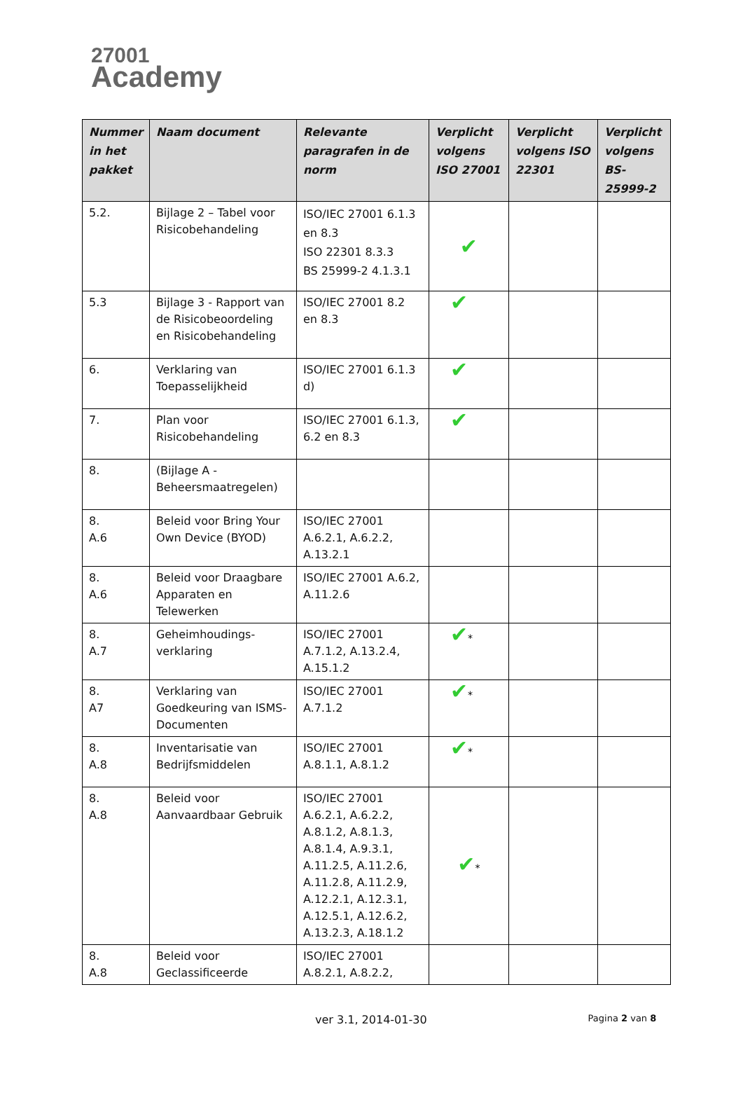27001
Academy
| Nummer in het pakket | Naam document | Relevante paragrafen in de norm | Verplicht volgens ISO 27001 | Verplicht volgens ISO 22301 | Verplicht volgens BS-25999-2 |
| --- | --- | --- | --- | --- | --- |
| 5.2. | Bijlage 2 – Tabel voor Risicobehandeling | ISO/IEC 27001 6.1.3 en 8.3 ISO 22301 8.3.3 BS 25999-2 4.1.3.1 | ✔ | | |
| 5.3 | Bijlage 3 - Rapport van de Risicobeoordeling en Risicobehandeling | ISO/IEC 27001 8.2 en 8.3 | ✔ | | |
| 6. | Verklaring van Toepasselijkheid | ISO/IEC 27001 6.1.3 d) | ✔ | | |
| 7. | Plan voor Risicobehandeling | ISO/IEC 27001 6.1.3, 6.2 en 8.3 | ✔ | | |
| 8. | (Bijlage A - Beheersmaatregelen) | | | | |
| 8. A.6 | Beleid voor Bring Your Own Device (BYOD) | ISO/IEC 27001 A.6.2.1, A.6.2.2, A.13.2.1 | | | |
| 8. A.6 | Beleid voor Draagbare Apparaten en Telewerken | ISO/IEC 27001 A.6.2, A.11.2.6 | | | |
| 8. A.7 | Geheimhoudings-verklaring | ISO/IEC 27001 A.7.1.2, A.13.2.4, A.15.1.2 | ✔ * | | |
| 8. A7 | Verklaring van Goedkeuring van ISMS-Documenten | ISO/IEC 27001 A.7.1.2 | ✔ * | | |
| 8. A.8 | Inventarisatie van Bedrijfsmiddelen | ISO/IEC 27001 A.8.1.1, A.8.1.2 | ✔ * | | |
| 8. A.8 | Beleid voor Aanvaardbaar Gebruik | ISO/IEC 27001 A.6.2.1, A.6.2.2, A.8.1.2, A.8.1.3, A.8.1.4, A.9.3.1, A.11.2.5, A.11.2.6, A.11.2.8, A.11.2.9, A.12.2.1, A.12.3.1, A.12.5.1, A.12.6.2, A.13.2.3, A.18.1.2 | ✔ * | | |
| 8. A.8 | Beleid voor Geclassificeerde | ISO/IEC 27001 A.8.2.1, A.8.2.2, | | | |
ver 3.1, 2014-01-30
Pagina 2 van 8